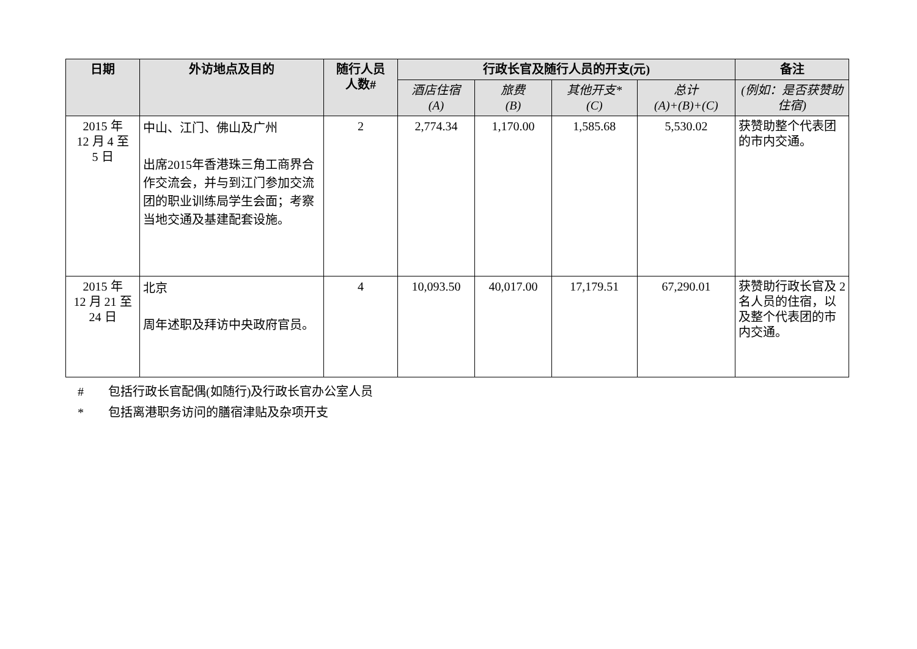| 日期 | 外访地点及目的 | 随行人员 人数# | 行政长官及随行人员的开支(元) | | | | 备注 |
| --- | --- | --- | --- | --- | --- | --- | --- |
| | | | 酒店住宿 (A) | 旅费 (B) | 其他开支* (C) | 总计 (A)+(B)+(C) | (例如：是否获赞助住宿) |
| 2015 年 12 月 4 至 5 日 | 中山、江门、佛山及广州 出席2015年香港珠三角工商界合作交流会，并与到江门参加交流团的职业训练局学生会面；考察当地交通及基建配套设施。 | 2 | 2,774.34 | 1,170.00 | 1,585.68 | 5,530.02 | 获赞助整个代表团的市内交通。 |
| 2015 年 12 月 21 至 24 日 | 北京 周年述职及拜访中央政府官员。 | 4 | 10,093.50 | 40,017.00 | 17,179.51 | 67,290.01 | 获赞助行政长官及 2 名人员的住宿，以及整个代表团的市内交通。 |
# 包括行政长官配偶(如随行)及行政长官办公室人员
* 包括离港职务访问的膳宿津贴及杂项开支